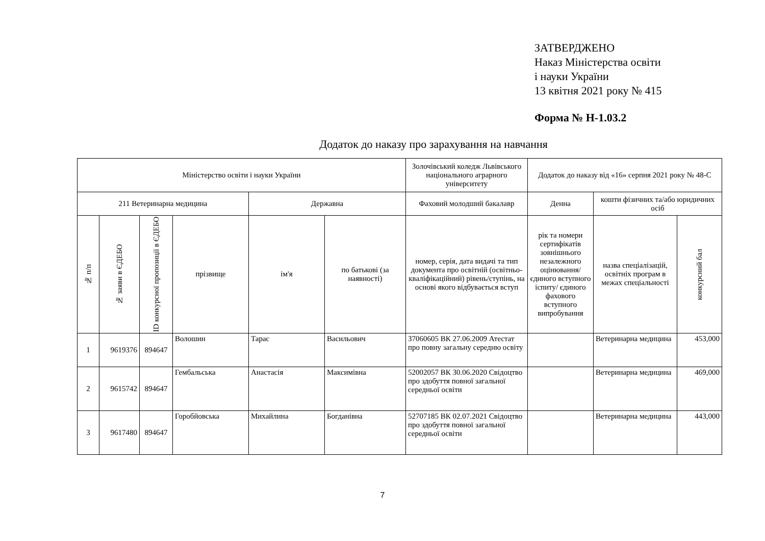ЗАТВЕРДЖЕНО
Наказ Міністерства освіти
і науки України
13 квітня 2021 року № 415
Форма № Н-1.03.2
Додаток до наказу про зарахування на навчання
| Міністерство освіти і науки України | | | | | | Золочівський коледж Львівського національного аграрного університету | Додаток до наказу від «16» серпня 2021 року № 48-С | | |
| 211 Ветеринарна медицина | | | | Державна | | Фаховий молодший бакалавр | Денна | кошти фізичних та/або юридичних осіб | |
| № п/п | № заяви в ЄДЕБО | ID конкурсної пропозиції в ЄДЕБО | прізвище | ім'я | по батькові (за наявності) | номер, серія, дата видачі та тип документа про освітній (освітньо-кваліфікаційний) рівень/ступінь, на основі якого відбувається вступ | рік та номери сертифікатів зовнішнього незалежного оцінювання/ єдиного вступного іспиту/ єдиного фахового вступного випробування | назва спеціалізацій, освітніх програм в межах спеціальності | конкурсний бал |
| 1 | 9619376 | 894647 | Волошин | Тарас | Васильович | 37060605 ВК 27.06.2009 Атестат про повну загальну середню освіту | | Ветеринарна медицина | 453,000 |
| 2 | 9615742 | 894647 | Гембальська | Анастасія | Максимівна | 52002057 ВК 30.06.2020 Свідоцтво про здобуття повної загальної середньої освіти | | Ветеринарна медицина | 469,000 |
| 3 | 9617480 | 894647 | Горобйовська | Михайлина | Богданівна | 52707185 ВК 02.07.2021 Свідоцтво про здобуття повної загальної середньої освіти | | Ветеринарна медицина | 443,000 |
7